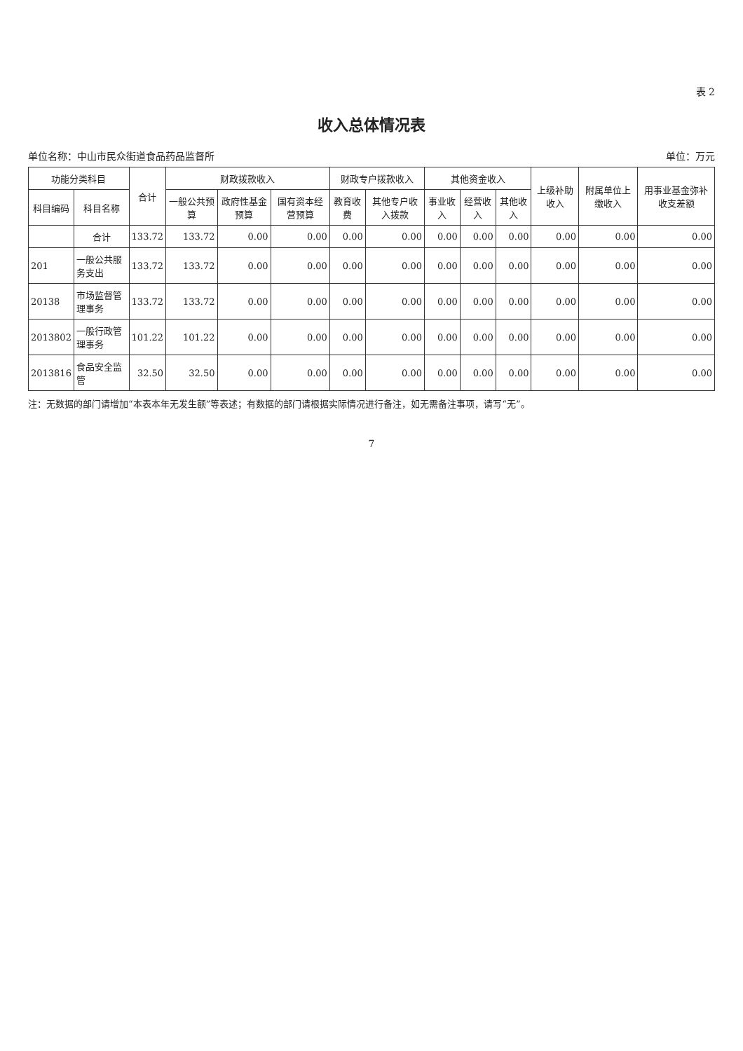表 2
收入总体情况表
单位名称：中山市民众街道食品药品监督所 单位：万元
| 功能分类科目 | | 合计 | 财政拨款收入 | | | 财政专户拨款收入 | | 其他资金收入 | | | 上级补助收入 | 附属单位上缴收入 | 用事业基金弥补收支差额 |
| --- | --- | --- | --- | --- | --- | --- | --- | --- | --- | --- | --- | --- | --- |
| 科目编码 | 科目名称 | | 一般公共预算 | 政府性基金预算 | 国有资本经营预算 | 教育收费 | 其他专户收入拨款 | 事业收入 | 经营收入 | 其他收入 | | | |
| | 合计 | 133.72 | 133.72 | 0.00 | 0.00 | 0.00 | 0.00 | 0.00 | 0.00 | 0.00 | 0.00 | 0.00 | 0.00 |
| 201 | 一般公共服务支出 | 133.72 | 133.72 | 0.00 | 0.00 | 0.00 | 0.00 | 0.00 | 0.00 | 0.00 | 0.00 | 0.00 | 0.00 |
| 20138 | 市场监督管理事务 | 133.72 | 133.72 | 0.00 | 0.00 | 0.00 | 0.00 | 0.00 | 0.00 | 0.00 | 0.00 | 0.00 | 0.00 |
| 2013802 | 一般行政管理事务 | 101.22 | 101.22 | 0.00 | 0.00 | 0.00 | 0.00 | 0.00 | 0.00 | 0.00 | 0.00 | 0.00 | 0.00 |
| 2013816 | 食品安全监管 | 32.50 | 32.50 | 0.00 | 0.00 | 0.00 | 0.00 | 0.00 | 0.00 | 0.00 | 0.00 | 0.00 | 0.00 |
注：无数据的部门请增加“本表本年无发生额”等表述；有数据的部门请根据实际情况进行备注，如无需备注事项，请写“无”。
7